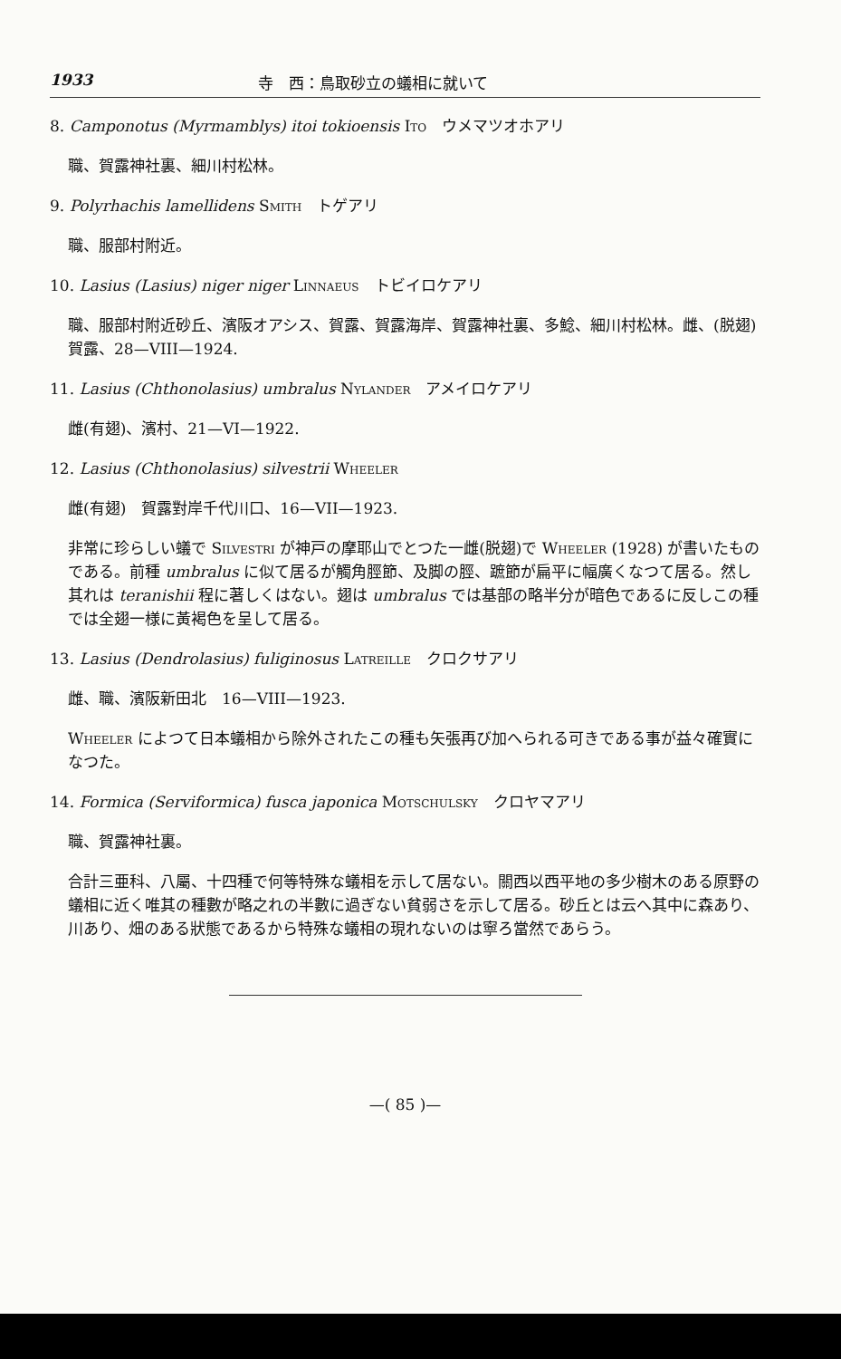1933 寺　西：鳥取砂立の蟻相に就いて
8. Camponotus (Myrmamblys) itoi tokioensis Ito　ウメマツオホアリ
職、賀露神社裏、細川村松林。
9. Polyrhachis lamellidens Smith　トゲアリ
職、服部村附近。
10. Lasius (Lasius) niger niger Linnaeus　トビイロケアリ
職、服部村附近砂丘、濱阪オアシス、賀露、賀露海岸、賀露神社裏、多鯰、細川村松林。雌、(脱翅)賀露、28—VIII—1924.
11. Lasius (Chthonolasius) umbralus Nylander　アメイロケアリ
雌(有翅)、濱村、21—VI—1922.
12. Lasius (Chthonolasius) silvestrii Wheeler
雌(有翅)　賀露對岸千代川口、16—VII—1923.
非常に珍らしい蟻で Silvestri が神戸の摩耶山でとつた一雌(脱翅)で Wheeler (1928) が書いたものである。前種 umbralus に似て居るが觸角脛節、及脚の脛、蹠節が扁平に幅廣くなつて居る。然し其れは teranishii 程に著しくはない。翅は umbralus では基部の略半分が暗色であるに反しこの種では全翅一様に黃褐色を呈して居る。
13. Lasius (Dendrolasius) fuliginosus Latreille　クロクサアリ
雌、職、濱阪新田北　16—VIII—1923.
Wheeler によつて日本蟻相から除外されたこの種も矢張再び加へられる可きである事が益々確實になつた。
14. Formica (Serviformica) fusca japonica Motschulsky　クロヤマアリ
職、賀露神社裏。
合計三亜科、八屬、十四種で何等特殊な蟻相を示して居ない。關西以西平地の多少樹木のある原野の蟻相に近く唯其の種數が略之れの半數に過ぎない貧弱さを示して居る。砂丘とは云へ其中に森あり、川あり、畑のある狀態であるから特殊な蟻相の現れないのは寧ろ當然であらう。
—( 85 )—